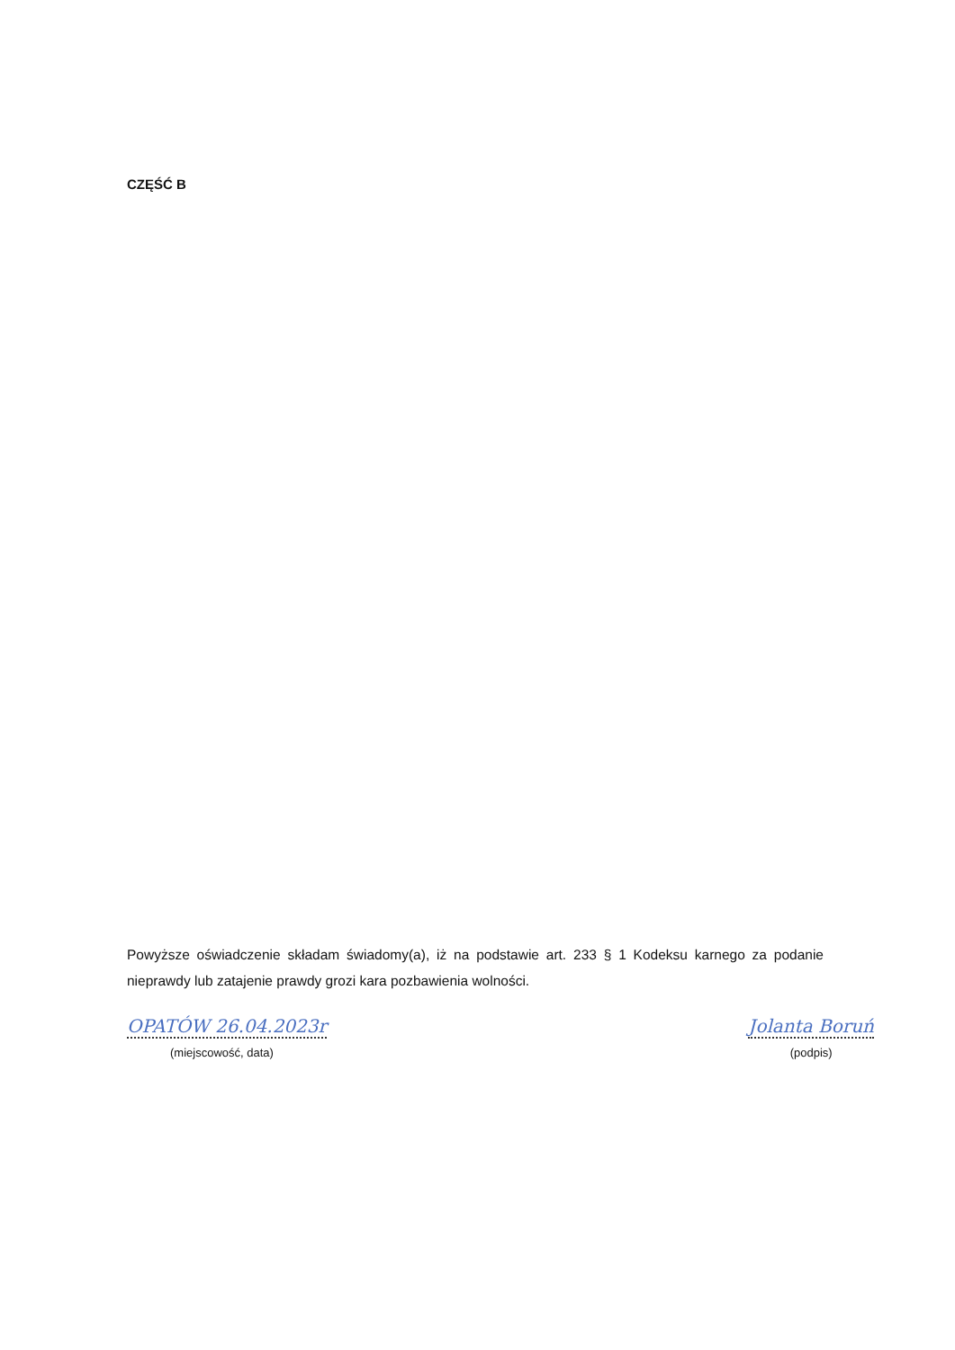CZĘŚĆ B
Powyższe oświadczenie składam świadomy(a), iż na podstawie art. 233 § 1 Kodeksu karnego za podanie nieprawdy lub zatajenie prawdy grozi kara pozbawienia wolności.
OPATÓW 26.04.2023r
(miejscowość, data)
Jolanta Boruń
(podpis)